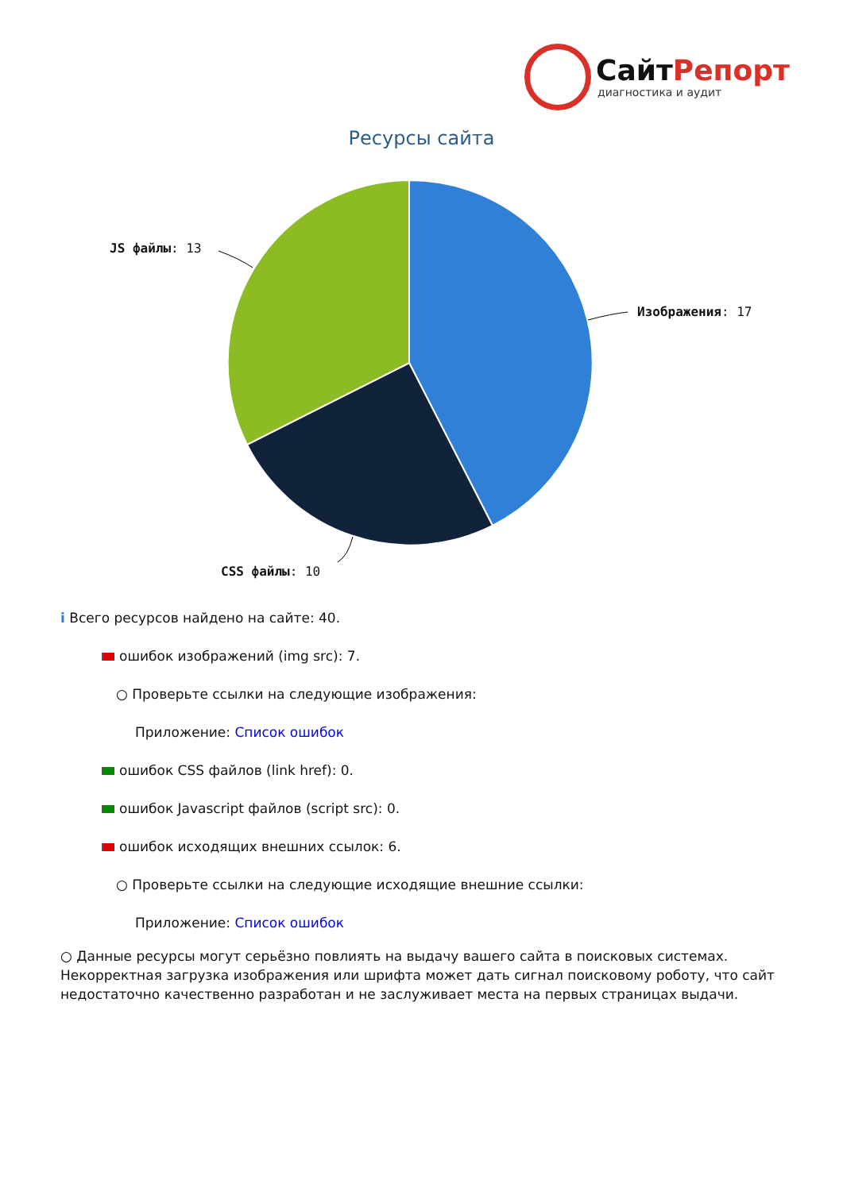СайтРепорт
диагностика и аудит
Ресурсы сайта
Изображения: 17
JS файлы: 13
CSS файлы: 10
i Всего ресурсов найдено на сайте: 40.
ошибок изображений (img src): 7.
○ Проверьте ссылки на следующие изображения:
Приложение: Список ошибок
ошибок CSS файлов (link href): 0.
ошибок Javascript файлов (script src): 0.
ошибок исходящих внешних ссылок: 6.
○ Проверьте ссылки на следующие исходящие внешние ссылки:
Приложение: Список ошибок
○ Данные ресурсы могут серьёзно повлиять на выдачу вашего сайта в поисковых системах. Некорректная загрузка изображения или шрифта может дать сигнал поисковому роботу, что сайт недостаточно качественно разработан и не заслуживает места на первых страницах выдачи.